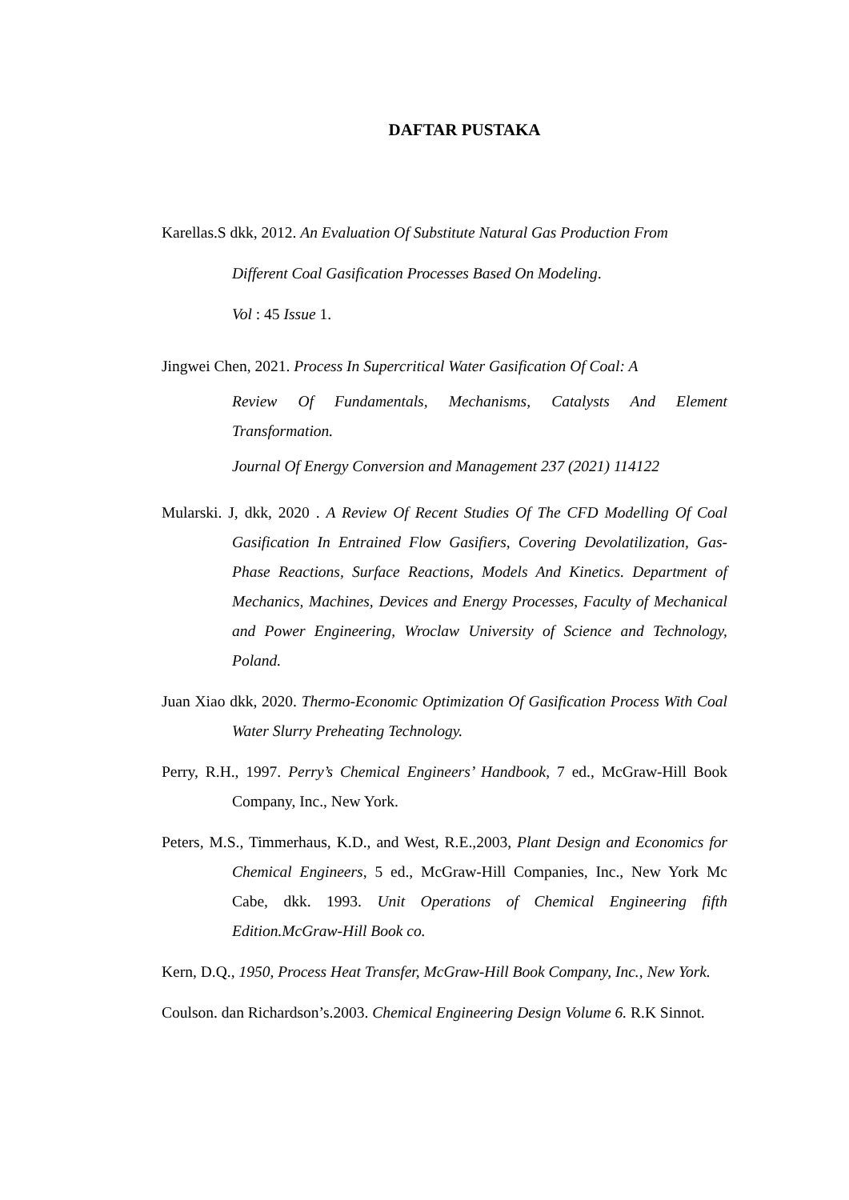DAFTAR PUSTAKA
Karellas.S dkk, 2012. An Evaluation Of Substitute Natural Gas Production From
Different Coal Gasification Processes Based On Modeling.
Vol : 45 Issue 1.
Jingwei Chen, 2021. Process In Supercritical Water Gasification Of Coal: A
Review Of Fundamentals, Mechanisms, Catalysts And Element Transformation.
Journal Of Energy Conversion and Management 237 (2021) 114122
Mularski. J, dkk, 2020 . A Review Of Recent Studies Of The CFD Modelling Of Coal Gasification In Entrained Flow Gasifiers, Covering Devolatilization, Gas-Phase Reactions, Surface Reactions, Models And Kinetics. Department of Mechanics, Machines, Devices and Energy Processes, Faculty of Mechanical and Power Engineering, Wroclaw University of Science and Technology, Poland.
Juan Xiao dkk, 2020. Thermo-Economic Optimization Of Gasification Process With Coal Water Slurry Preheating Technology.
Perry, R.H., 1997. Perry’s Chemical Engineers’ Handbook, 7 ed., McGraw-Hill Book Company, Inc., New York.
Peters, M.S., Timmerhaus, K.D., and West, R.E.,2003, Plant Design and Economics for Chemical Engineers, 5 ed., McGraw-Hill Companies, Inc., New York Mc Cabe, dkk. 1993. Unit Operations of Chemical Engineering fifth Edition.McGraw-Hill Book co.
Kern, D.Q., 1950, Process Heat Transfer, McGraw-Hill Book Company, Inc., New York.
Coulson. dan Richardson’s.2003. Chemical Engineering Design Volume 6. R.K Sinnot.